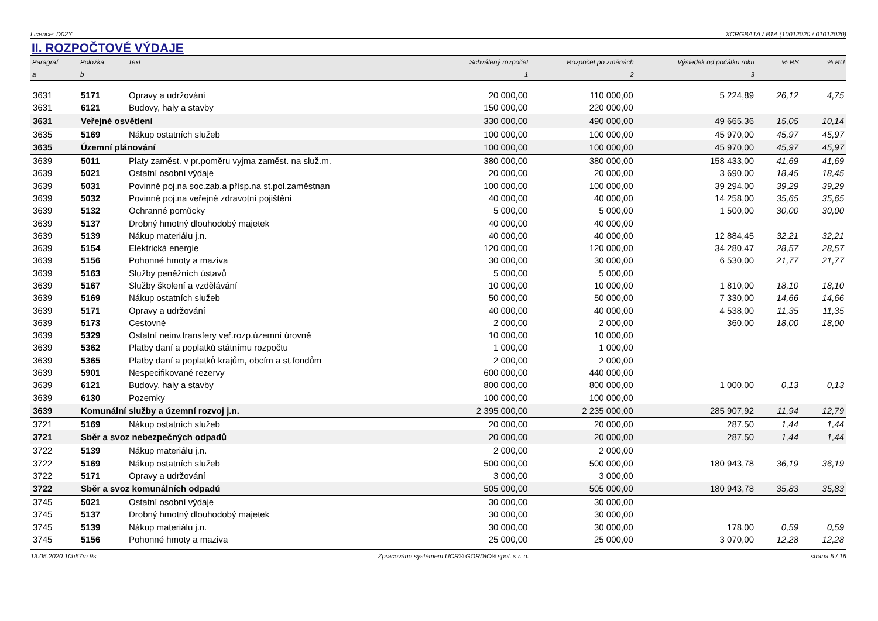Licence: D02Y XCRGBA1A / B1A (10012020 / 01012020)
II. ROZPOČTOVÉ VÝDAJE
| Paragraf | Položka | Text | Schválený rozpočet | Rozpočet po změnách | Výsledek od počátku roku | % RS | % RU |
| --- | --- | --- | --- | --- | --- | --- | --- |
| a | b | | 1 | 2 | 3 | | |
| 3631 | 5171 | Opravy a udržování | 20 000,00 | 110 000,00 | 5 224,89 | 26,12 | 4,75 |
| 3631 | 6121 | Budovy, haly a stavby | 150 000,00 | 220 000,00 | | | |
| 3631 | Veřejné osvětlení | | 330 000,00 | 490 000,00 | 49 665,36 | 15,05 | 10,14 |
| 3635 | 5169 | Nákup ostatních služeb | 100 000,00 | 100 000,00 | 45 970,00 | 45,97 | 45,97 |
| 3635 | Územní plánování | | 100 000,00 | 100 000,00 | 45 970,00 | 45,97 | 45,97 |
| 3639 | 5011 | Platy zaměst. v pr.poměru vyjma zaměst. na služ.m. | 380 000,00 | 380 000,00 | 158 433,00 | 41,69 | 41,69 |
| 3639 | 5021 | Ostatní osobní výdaje | 20 000,00 | 20 000,00 | 3 690,00 | 18,45 | 18,45 |
| 3639 | 5031 | Povinné poj.na soc.zab.a přísp.na st.pol.zaměstnan | 100 000,00 | 100 000,00 | 39 294,00 | 39,29 | 39,29 |
| 3639 | 5032 | Povinné poj.na veřejné zdravotní pojištění | 40 000,00 | 40 000,00 | 14 258,00 | 35,65 | 35,65 |
| 3639 | 5132 | Ochranné pomůcky | 5 000,00 | 5 000,00 | 1 500,00 | 30,00 | 30,00 |
| 3639 | 5137 | Drobný hmotný dlouhodobý majetek | 40 000,00 | 40 000,00 | | | |
| 3639 | 5139 | Nákup materiálu j.n. | 40 000,00 | 40 000,00 | 12 884,45 | 32,21 | 32,21 |
| 3639 | 5154 | Elektrická energie | 120 000,00 | 120 000,00 | 34 280,47 | 28,57 | 28,57 |
| 3639 | 5156 | Pohonné hmoty a maziva | 30 000,00 | 30 000,00 | 6 530,00 | 21,77 | 21,77 |
| 3639 | 5163 | Služby peněžních ústavů | 5 000,00 | 5 000,00 | | | |
| 3639 | 5167 | Služby školení a vzdělávání | 10 000,00 | 10 000,00 | 1 810,00 | 18,10 | 18,10 |
| 3639 | 5169 | Nákup ostatních služeb | 50 000,00 | 50 000,00 | 7 330,00 | 14,66 | 14,66 |
| 3639 | 5171 | Opravy a udržování | 40 000,00 | 40 000,00 | 4 538,00 | 11,35 | 11,35 |
| 3639 | 5173 | Cestovné | 2 000,00 | 2 000,00 | 360,00 | 18,00 | 18,00 |
| 3639 | 5329 | Ostatní neinv.transfery veř.rozp.územní úrovně | 10 000,00 | 10 000,00 | | | |
| 3639 | 5362 | Platby daní a poplatků státnímu rozpočtu | 1 000,00 | 1 000,00 | | | |
| 3639 | 5365 | Platby daní a poplatků krajům, obcím a st.fondům | 2 000,00 | 2 000,00 | | | |
| 3639 | 5901 | Nespecifikované rezervy | 600 000,00 | 440 000,00 | | | |
| 3639 | 6121 | Budovy, haly a stavby | 800 000,00 | 800 000,00 | 1 000,00 | 0,13 | 0,13 |
| 3639 | 6130 | Pozemky | 100 000,00 | 100 000,00 | | | |
| 3639 | Komunální služby a územní rozvoj j.n. | | 2 395 000,00 | 2 235 000,00 | 285 907,92 | 11,94 | 12,79 |
| 3721 | 5169 | Nákup ostatních služeb | 20 000,00 | 20 000,00 | 287,50 | 1,44 | 1,44 |
| 3721 | Sběr a svoz nebezpečných odpadů | | 20 000,00 | 20 000,00 | 287,50 | 1,44 | 1,44 |
| 3722 | 5139 | Nákup materiálu j.n. | 2 000,00 | 2 000,00 | | | |
| 3722 | 5169 | Nákup ostatních služeb | 500 000,00 | 500 000,00 | 180 943,78 | 36,19 | 36,19 |
| 3722 | 5171 | Opravy a udržování | 3 000,00 | 3 000,00 | | | |
| 3722 | Sběr a svoz komunálních odpadů | | 505 000,00 | 505 000,00 | 180 943,78 | 35,83 | 35,83 |
| 3745 | 5021 | Ostatní osobní výdaje | 30 000,00 | 30 000,00 | | | |
| 3745 | 5137 | Drobný hmotný dlouhodobý majetek | 30 000,00 | 30 000,00 | | | |
| 3745 | 5139 | Nákup materiálu j.n. | 30 000,00 | 30 000,00 | 178,00 | 0,59 | 0,59 |
| 3745 | 5156 | Pohonné hmoty a maziva | 25 000,00 | 25 000,00 | 3 070,00 | 12,28 | 12,28 |
13.05.2020 10h57m 9s Zpracováno systémem UCR® GORDIC® spol. s r. o. strana 5 / 16